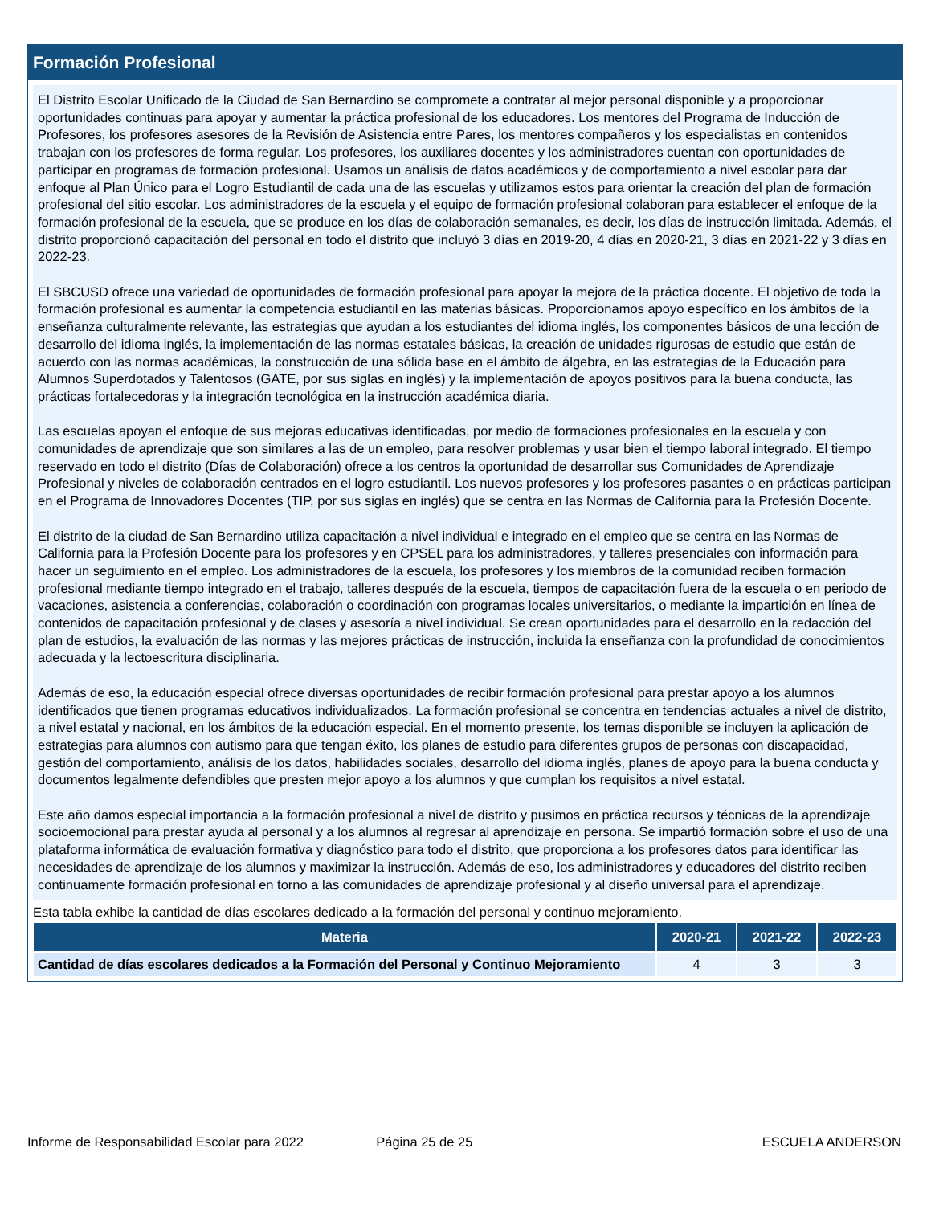Formación Profesional
El Distrito Escolar Unificado de la Ciudad de San Bernardino se compromete a contratar al mejor personal disponible y a proporcionar oportunidades continuas para apoyar y aumentar la práctica profesional de los educadores. Los mentores del Programa de Inducción de Profesores, los profesores asesores de la Revisión de Asistencia entre Pares, los mentores compañeros y los especialistas en contenidos trabajan con los profesores de forma regular. Los profesores, los auxiliares docentes y los administradores cuentan con oportunidades de participar en programas de formación profesional. Usamos un análisis de datos académicos y de comportamiento a nivel escolar para dar enfoque al Plan Único para el Logro Estudiantil de cada una de las escuelas y utilizamos estos para orientar la creación del plan de formación profesional del sitio escolar. Los administradores de la escuela y el equipo de formación profesional colaboran para establecer el enfoque de la formación profesional de la escuela, que se produce en los días de colaboración semanales, es decir, los días de instrucción limitada. Además, el distrito proporcionó capacitación del personal en todo el distrito que incluyó 3 días en 2019-20, 4 días en 2020-21, 3 días en 2021-22 y 3 días en 2022-23.
El SBCUSD ofrece una variedad de oportunidades de formación profesional para apoyar la mejora de la práctica docente. El objetivo de toda la formación profesional es aumentar la competencia estudiantil en las materias básicas. Proporcionamos apoyo específico en los ámbitos de la enseñanza culturalmente relevante, las estrategias que ayudan a los estudiantes del idioma inglés, los componentes básicos de una lección de desarrollo del idioma inglés, la implementación de las normas estatales básicas, la creación de unidades rigurosas de estudio que están de acuerdo con las normas académicas, la construcción de una sólida base en el ámbito de álgebra, en las estrategias de la Educación para Alumnos Superdotados y Talentosos (GATE, por sus siglas en inglés) y la implementación de apoyos positivos para la buena conducta, las prácticas fortalecedoras y la integración tecnológica en la instrucción académica diaria.
Las escuelas apoyan el enfoque de sus mejoras educativas identificadas, por medio de formaciones profesionales en la escuela y con comunidades de aprendizaje que son similares a las de un empleo, para resolver problemas y usar bien el tiempo laboral integrado. El tiempo reservado en todo el distrito (Días de Colaboración) ofrece a los centros la oportunidad de desarrollar sus Comunidades de Aprendizaje Profesional y niveles de colaboración centrados en el logro estudiantil. Los nuevos profesores y los profesores pasantes o en prácticas participan en el Programa de Innovadores Docentes (TIP, por sus siglas en inglés) que se centra en las Normas de California para la Profesión Docente.
El distrito de la ciudad de San Bernardino utiliza capacitación a nivel individual e integrado en el empleo que se centra en las Normas de California para la Profesión Docente para los profesores y en CPSEL para los administradores, y talleres presenciales con información para hacer un seguimiento en el empleo. Los administradores de la escuela, los profesores y los miembros de la comunidad reciben formación profesional mediante tiempo integrado en el trabajo, talleres después de la escuela, tiempos de capacitación fuera de la escuela o en periodo de vacaciones, asistencia a conferencias, colaboración o coordinación con programas locales universitarios, o mediante la impartición en línea de contenidos de capacitación profesional y de clases y asesoría a nivel individual. Se crean oportunidades para el desarrollo en la redacción del plan de estudios, la evaluación de las normas y las mejores prácticas de instrucción, incluida la enseñanza con la profundidad de conocimientos adecuada y la lectoescritura disciplinaria.
Además de eso, la educación especial ofrece diversas oportunidades de recibir formación profesional para prestar apoyo a los alumnos identificados que tienen programas educativos individualizados. La formación profesional se concentra en tendencias actuales a nivel de distrito, a nivel estatal y nacional, en los ámbitos de la educación especial. En el momento presente, los temas disponible se incluyen la aplicación de estrategias para alumnos con autismo para que tengan éxito, los planes de estudio para diferentes grupos de personas con discapacidad, gestión del comportamiento, análisis de los datos, habilidades sociales, desarrollo del idioma inglés, planes de apoyo para la buena conducta y documentos legalmente defendibles que presten mejor apoyo a los alumnos y que cumplan los requisitos a nivel estatal.
Este año damos especial importancia a la formación profesional a nivel de distrito y pusimos en práctica recursos y técnicas de la aprendizaje socioemocional para prestar ayuda al personal y a los alumnos al regresar al aprendizaje en persona. Se impartió formación sobre el uso de una plataforma informática de evaluación formativa y diagnóstico para todo el distrito, que proporciona a los profesores datos para identificar las necesidades de aprendizaje de los alumnos y maximizar la instrucción. Además de eso, los administradores y educadores del distrito reciben continuamente formación profesional en torno a las comunidades de aprendizaje profesional y al diseño universal para el aprendizaje.
Esta tabla exhibe la cantidad de días escolares dedicado a la formación del personal y continuo mejoramiento.
| Materia | 2020-21 | 2021-22 | 2022-23 |
| --- | --- | --- | --- |
| Cantidad de días escolares dedicados a la Formación del Personal y Continuo Mejoramiento | 4 | 3 | 3 |
Informe de Responsabilidad Escolar para 2022 Página 25 de 25 ESCUELA ANDERSON